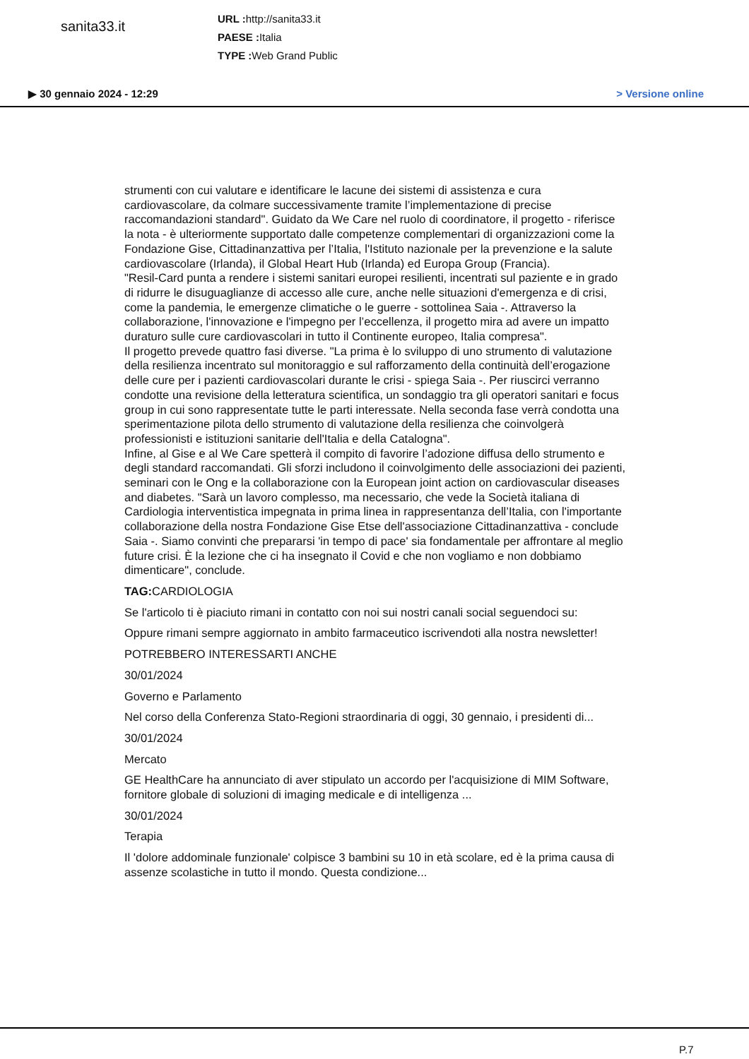sanita33.it
URL : http://sanita33.it
PAESE : Italia
TYPE : Web Grand Public
▶ 30 gennaio 2024 - 12:29 > Versione online
strumenti con cui valutare e identificare le lacune dei sistemi di assistenza e cura cardiovascolare, da colmare successivamente tramite l’implementazione di precise raccomandazioni standard". Guidato da We Care nel ruolo di coordinatore, il progetto - riferisce la nota - è ulteriormente supportato dalle competenze complementari di organizzazioni come la Fondazione Gise, Cittadinanzattiva per l’Italia, l'Istituto nazionale per la prevenzione e la salute cardiovascolare (Irlanda), il Global Heart Hub (Irlanda) ed Europa Group (Francia).
"Resil-Card punta a rendere i sistemi sanitari europei resilienti, incentrati sul paziente e in grado di ridurre le disuguaglianze di accesso alle cure, anche nelle situazioni d'emergenza e di crisi, come la pandemia, le emergenze climatiche o le guerre - sottolinea Saia -. Attraverso la collaborazione, l'innovazione e l'impegno per l’eccellenza, il progetto mira ad avere un impatto duraturo sulle cure cardiovascolari in tutto il Continente europeo, Italia compresa".
Il progetto prevede quattro fasi diverse. "La prima è lo sviluppo di uno strumento di valutazione della resilienza incentrato sul monitoraggio e sul rafforzamento della continuità dell’erogazione delle cure per i pazienti cardiovascolari durante le crisi - spiega Saia -. Per riuscirci verranno condotte una revisione della letteratura scientifica, un sondaggio tra gli operatori sanitari e focus group in cui sono rappresentate tutte le parti interessate. Nella seconda fase verrà condotta una sperimentazione pilota dello strumento di valutazione della resilienza che coinvolgerà professionisti e istituzioni sanitarie dell'Italia e della Catalogna".
Infine, al Gise e al We Care spetterà il compito di favorire l’adozione diffusa dello strumento e degli standard raccomandati. Gli sforzi includono il coinvolgimento delle associazioni dei pazienti, seminari con le Ong e la collaborazione con la European joint action on cardiovascular diseases and diabetes. "Sarà un lavoro complesso, ma necessario, che vede la Società italiana di Cardiologia interventistica impegnata in prima linea in rappresentanza dell’Italia, con l'importante collaborazione della nostra Fondazione Gise Etse dell'associazione Cittadinanzattiva - conclude Saia -. Siamo convinti che prepararsi 'in tempo di pace' sia fondamentale per affrontare al meglio future crisi. È la lezione che ci ha insegnato il Covid e che non vogliamo e non dobbiamo dimenticare", conclude.
TAG: CARDIOLOGIA
Se l'articolo ti è piaciuto rimani in contatto con noi sui nostri canali social seguendoci su:
Oppure rimani sempre aggiornato in ambito farmaceutico iscrivendoti alla nostra newsletter!
POTREBBERO INTERESSARTI ANCHE
30/01/2024
Governo e Parlamento
Nel corso della Conferenza Stato-Regioni straordinaria di oggi, 30 gennaio, i presidenti di...
30/01/2024
Mercato
GE HealthCare ha annunciato di aver stipulato un accordo per l'acquisizione di MIM Software, fornitore globale di soluzioni di imaging medicale e di intelligenza ...
30/01/2024
Terapia
Il 'dolore addominale funzionale' colpisce 3 bambini su 10 in età scolare, ed è la prima causa di assenze scolastiche in tutto il mondo. Questa condizione...
P.7